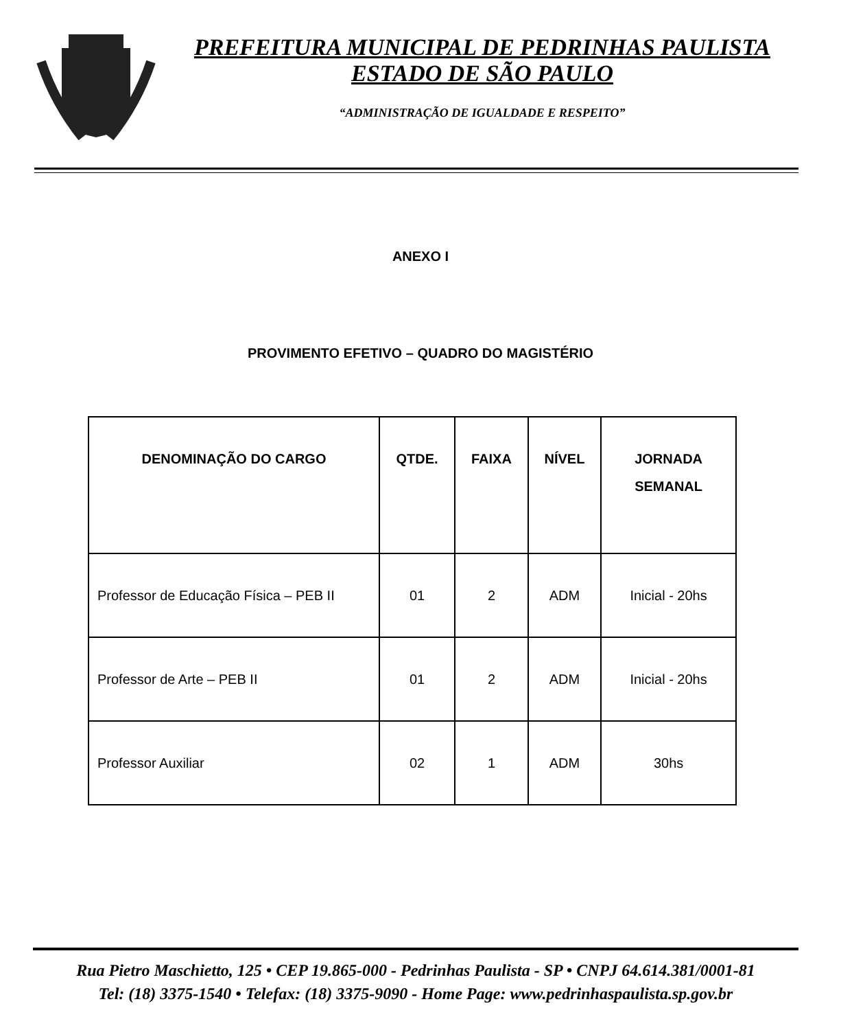PREFEITURA MUNICIPAL DE PEDRINHAS PAULISTA
ESTADO DE SÃO PAULO
“ADMINISTRAÇÃO DE IGUALDADE E RESPEITO”
ANEXO I
PROVIMENTO EFETIVO – QUADRO DO MAGISTÉRIO
| DENOMINAÇÃO DO CARGO | QTDE. | FAIXA | NÍVEL | JORNADA SEMANAL |
| --- | --- | --- | --- | --- |
| Professor de Educação Física – PEB II | 01 | 2 | ADM | Inicial - 20hs |
| Professor de Arte – PEB II | 01 | 2 | ADM | Inicial - 20hs |
| Professor Auxiliar | 02 | 1 | ADM | 30hs |
Rua Pietro Maschietto, 125 • CEP 19.865-000 - Pedrinhas Paulista - SP • CNPJ 64.614.381/0001-81
Tel: (18) 3375-1540 • Telefax: (18) 3375-9090 - Home Page: www.pedrinhaspaulista.sp.gov.br